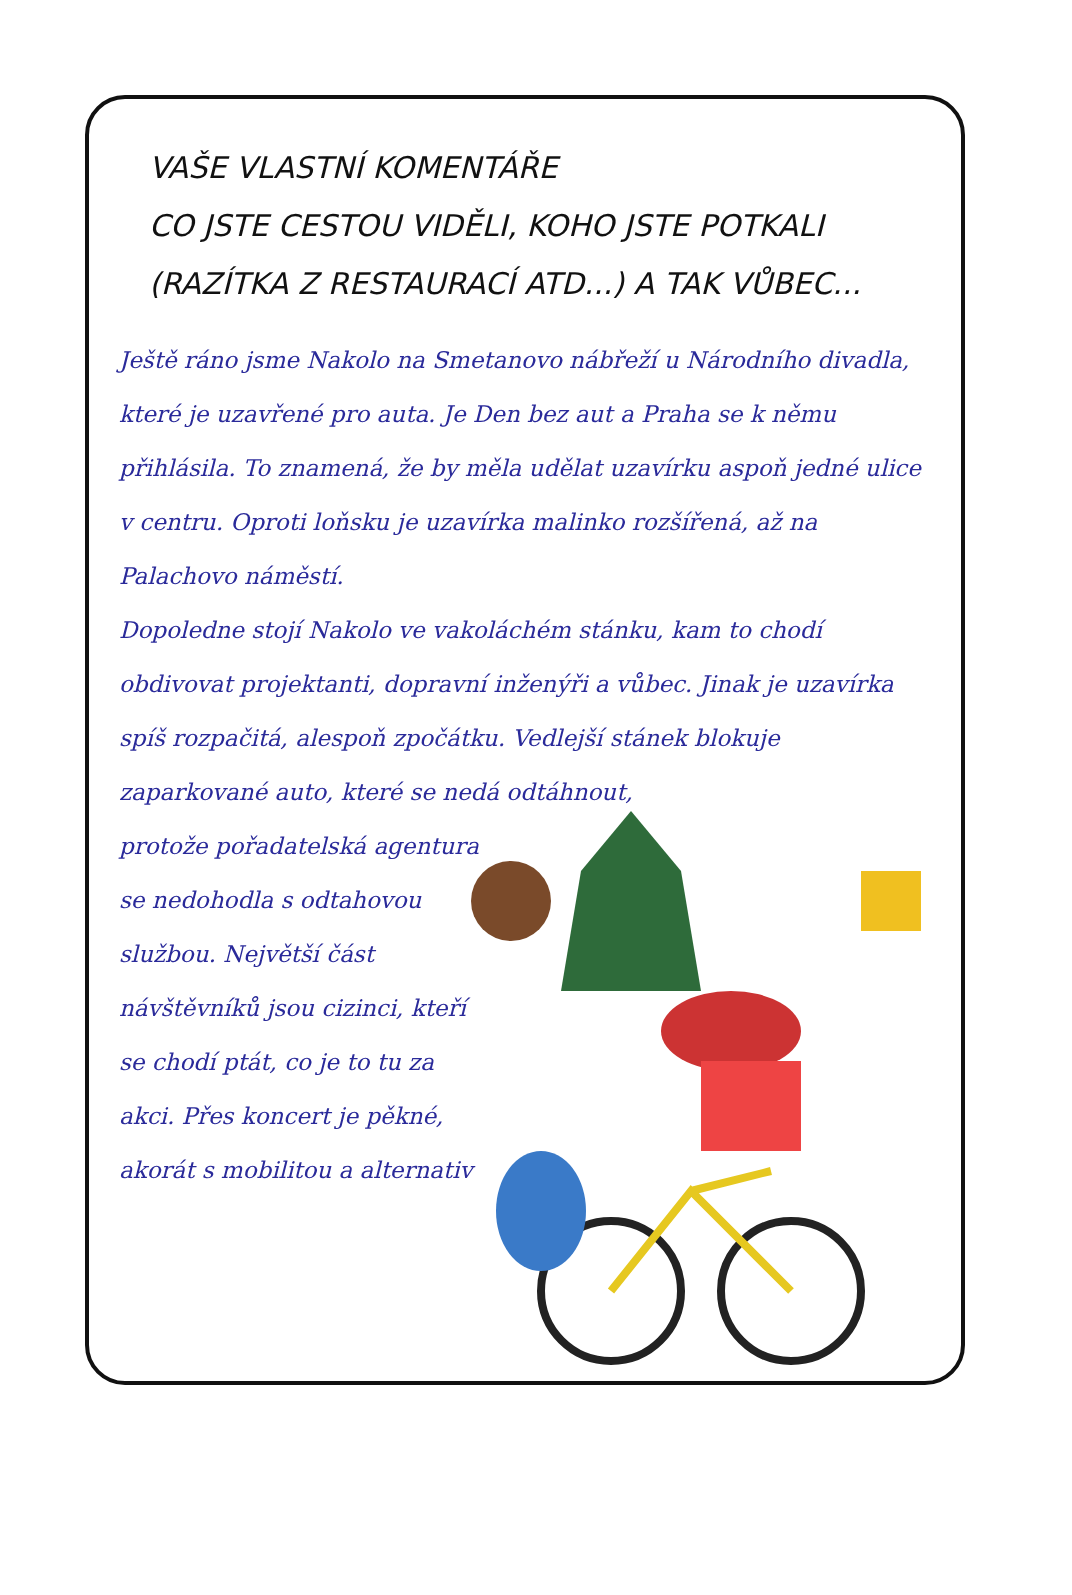VAŠE VLASTNÍ KOMENTÁŘE
CO JSTE CESTOU VIDĚLI, KOHO JSTE POTKALI
(RAZÍTKA Z RESTAURACÍ ATD...) A TAK VŮBEC...
Ještě ráno jsme Nakolo na Smetanovo nábřeží u Národního divadla, které je uzavřené pro auta. Je Den bez aut a Praha se k němu přihlásila. To znamená, že by měla udělat uzavírku aspoň jedné ulice v centru. Oproti loňsku je uzavírka malinko rozšířená, až na Palachovo náměstí.
Dopoledne stojí Nakolo ve vakoláchém stánku, kam to chodí obdivovat projektanti, dopravní inženýři a vůbec. Jinak je uzavírka spíš rozpačitá, alespoň zpočátku. Vedlejší stánek blokuje zaparkované auto, které se nedá odtáhnout,
protože pořadatelská agentura se nedohodla s odtahovou službou. Největší část návštěvníků jsou cizinci, kteří se chodí ptát, co je to tu za akci. Přes koncert je pěkné, akorát s mobilitou a alternativ